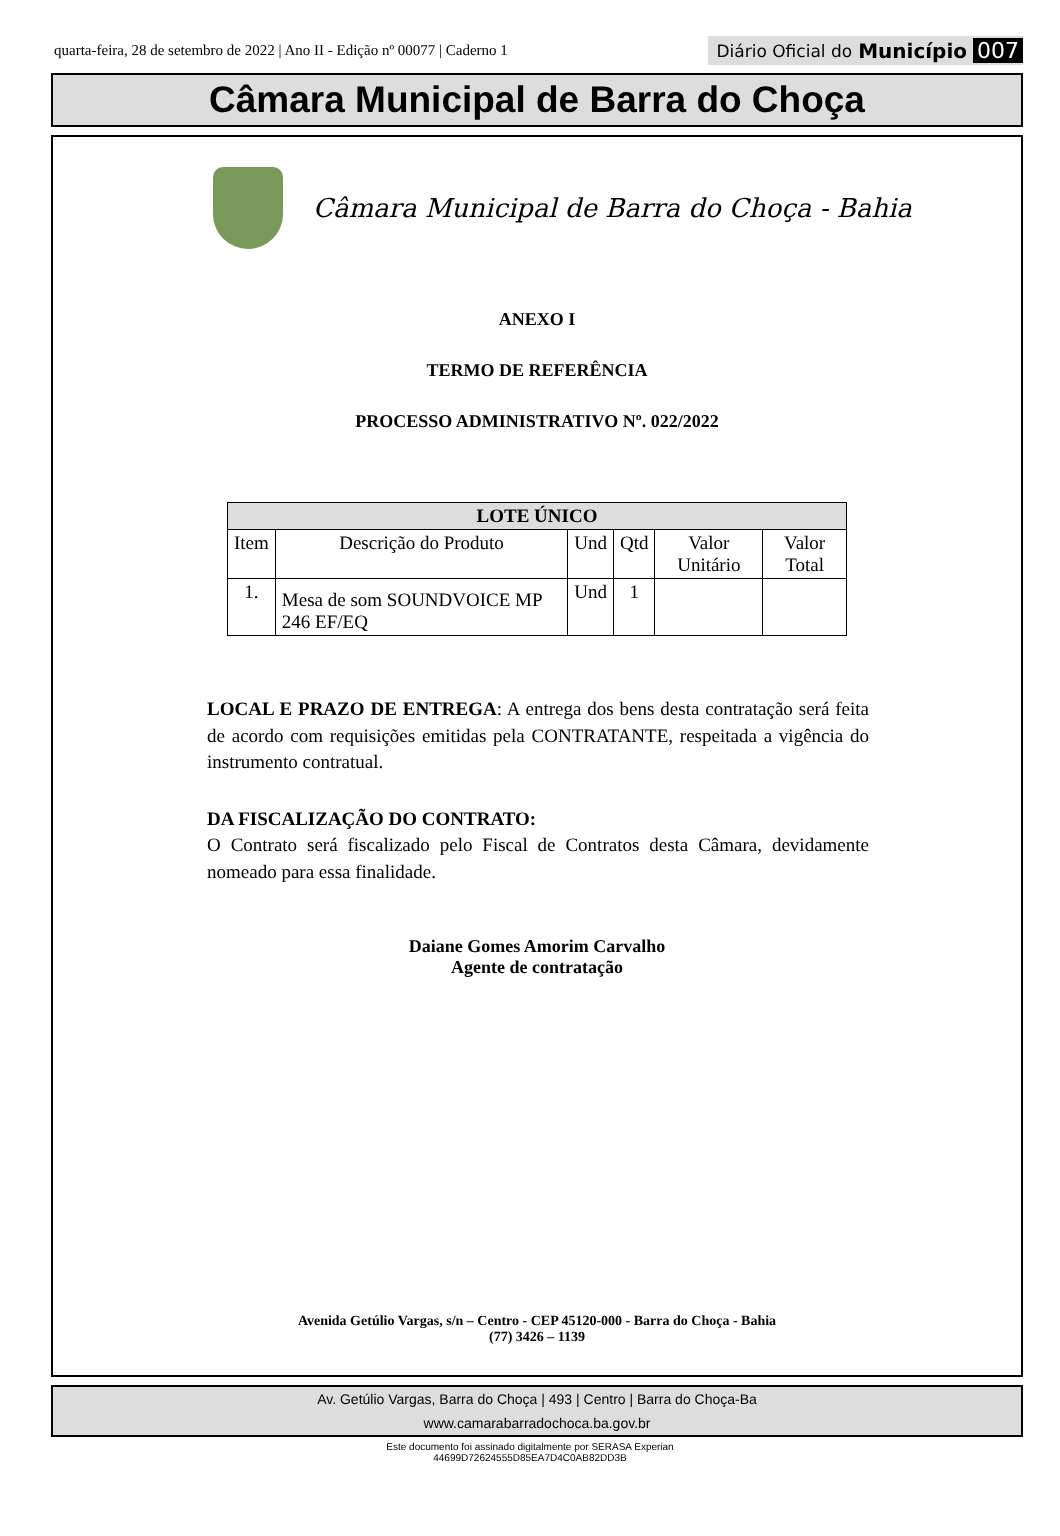quarta-feira, 28 de setembro de 2022 | Ano II - Edição nº 00077 | Caderno 1 Diário Oficial do Município 007
Câmara Municipal de Barra do Choça
Câmara Municipal de Barra do Choça - Bahia
ANEXO I
TERMO DE REFERÊNCIA
PROCESSO ADMINISTRATIVO Nº. 022/2022
| LOTE ÚNICO | | | | | |
| --- | --- | --- | --- | --- | --- |
| Item | Descrição do Produto | Und | Qtd | Valor Unitário | Valor Total |
| 1. | Mesa de som SOUNDVOICE MP 246 EF/EQ | Und | 1 | | |
LOCAL E PRAZO DE ENTREGA: A entrega dos bens desta contratação será feita de acordo com requisições emitidas pela CONTRATANTE, respeitada a vigência do instrumento contratual.
DA FISCALIZAÇÃO DO CONTRATO:
O Contrato será fiscalizado pelo Fiscal de Contratos desta Câmara, devidamente nomeado para essa finalidade.
Daiane Gomes Amorim Carvalho
Agente de contratação
Avenida Getúlio Vargas, s/n – Centro - CEP 45120-000 - Barra do Choça - Bahia
(77) 3426 – 1139
Av. Getúlio Vargas, Barra do Choça | 493 | Centro | Barra do Choça-Ba
www.camarabarradochoca.ba.gov.br
Este documento foi assinado digitalmente por SERASA Experian
44699D72624555D85EA7D4C0AB82DD3B